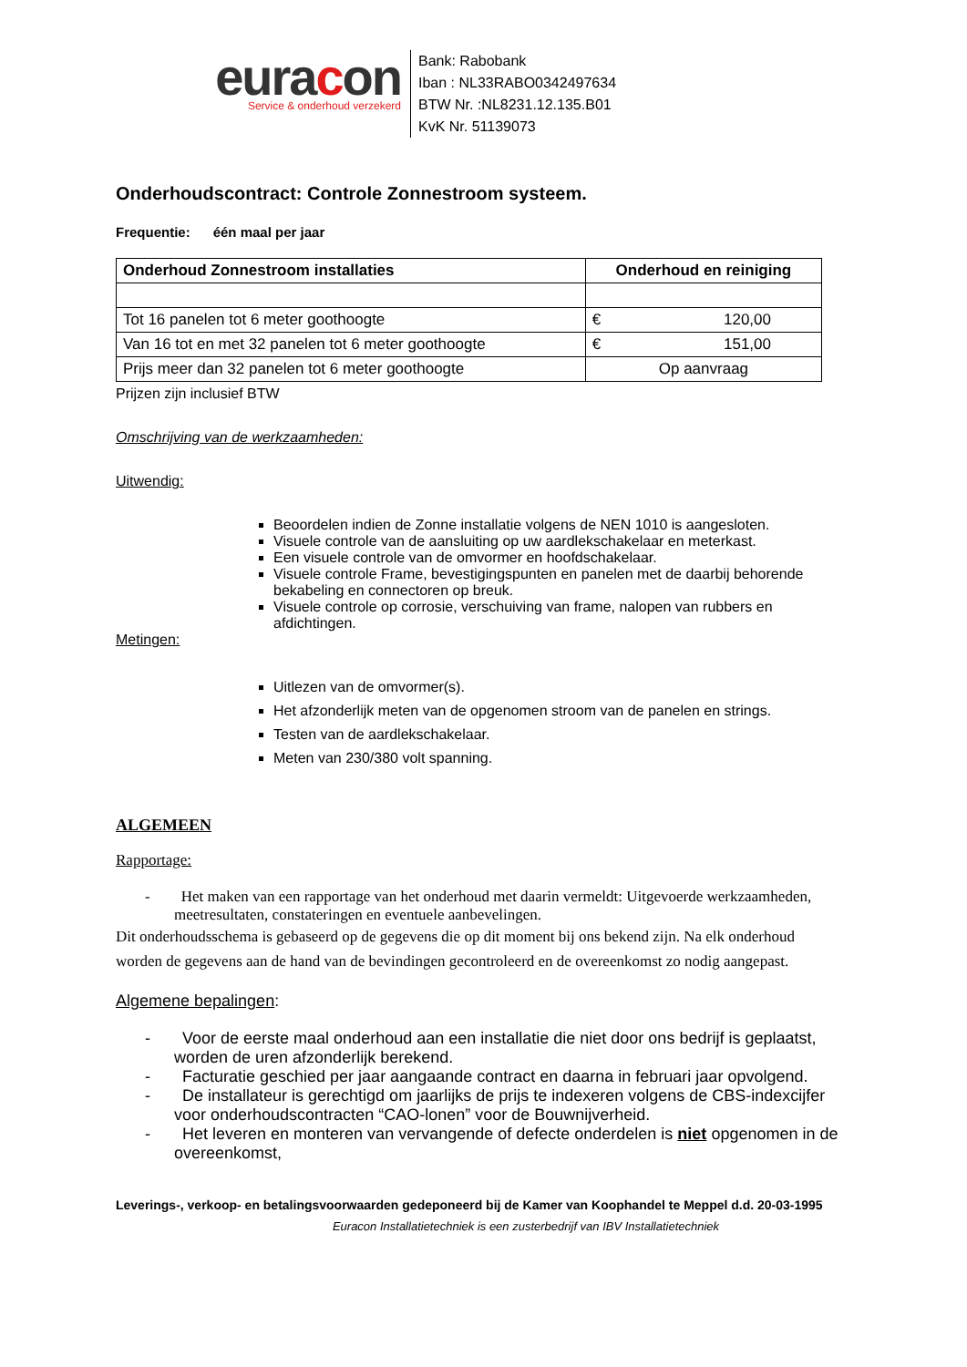euracon
Service & onderhoud verzekerd
Bank: Rabobank
Iban : NL33RABO0342497634
BTW Nr. :NL8231.12.135.B01
KvK Nr. 51139073
Onderhoudscontract: Controle Zonnestroom systeem.
Frequentie: één maal per jaar
| Onderhoud Zonnestroom installaties | Onderhoud en reiniging |
| --- | --- |
| Tot 16 panelen tot 6 meter goothoogte | € 120,00 |
| Van 16 tot en met 32 panelen tot 6 meter goothoogte | € 151,00 |
| Prijs meer dan 32 panelen tot 6 meter goothoogte | Op aanvraag |
Prijzen zijn inclusief BTW
Omschrijving van de werkzaamheden:
Uitwendig:
Beoordelen indien de Zonne installatie volgens de NEN 1010 is aangesloten.
Visuele controle van de aansluiting op uw aardlekschakelaar en meterkast.
Een visuele controle van de omvormer en hoofdschakelaar.
Visuele controle Frame, bevestigingspunten en panelen met de daarbij behorende bekabeling en connectoren op breuk.
Visuele controle op corrosie, verschuiving van frame, nalopen van rubbers en afdichtingen.
Metingen:
Uitlezen van de omvormer(s).
Het afzonderlijk meten van de opgenomen stroom van de panelen en strings.
Testen van de aardlekschakelaar.
Meten van 230/380 volt spanning.
ALGEMEEN
Rapportage:
- Het maken van een rapportage van het onderhoud met daarin vermeldt: Uitgevoerde werkzaamheden, meetresultaten, constateringen en eventuele aanbevelingen.
Dit onderhoudsschema is gebaseerd op de gegevens die op dit moment bij ons bekend zijn. Na elk onderhoud worden de gegevens aan de hand van de bevindingen gecontroleerd en de overeenkomst zo nodig aangepast.
Algemene bepalingen:
- Voor de eerste maal onderhoud aan een installatie die niet door ons bedrijf is geplaatst, worden de uren afzonderlijk berekend.
- Facturatie geschied per jaar aangaande contract en daarna in februari jaar opvolgend.
- De installateur is gerechtigd om jaarlijks de prijs te indexeren volgens de CBS-indexcijfer voor onderhoudscontracten “CAO-lonen” voor de Bouwnijverheid.
- Het leveren en monteren van vervangende of defecte onderdelen is niet opgenomen in de overeenkomst,
Leverings-, verkoop- en betalingsvoorwaarden gedeponeerd bij de Kamer van Koophandel te Meppel d.d. 20-03-1995
Euracon Installatietechniek is een zusterbedrijf van IBV Installatietechniek